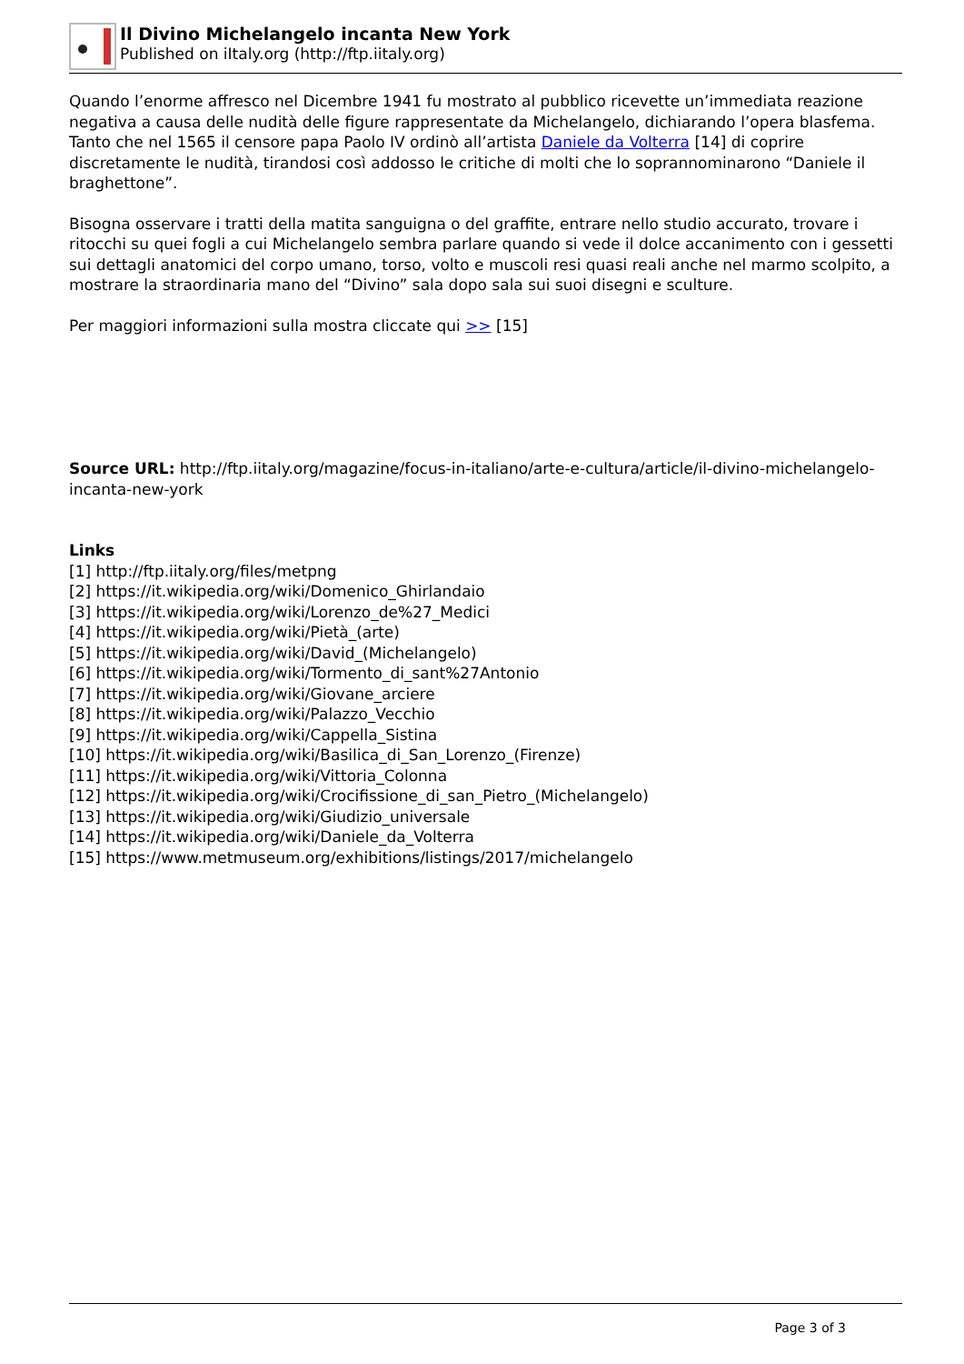Il Divino Michelangelo incanta New York
Published on iItaly.org (http://ftp.iitaly.org)
Quando l’enorme affresco nel Dicembre 1941 fu mostrato al pubblico ricevette un’immediata reazione negativa a causa delle nudità delle figure rappresentate da Michelangelo, dichiarando l’opera blasfema.
Tanto che nel 1565 il censore papa Paolo IV ordinò all’artista Daniele da Volterra [14] di coprire discretamente le nudità, tirandosi così addosso le critiche di molti che lo soprannominarono “Daniele il braghettone”.
Bisogna osservare i tratti della matita sanguigna o del graffite, entrare nello studio accurato, trovare i ritocchi su quei fogli a cui Michelangelo sembra parlare quando si vede il dolce accanimento con i gessetti sui dettagli anatomici del corpo umano, torso, volto e muscoli resi quasi reali anche nel marmo scolpito, a mostrare la straordinaria mano del “Divino” sala dopo sala sui suoi disegni e sculture.
Per maggiori informazioni sulla mostra cliccate qui >> [15]
Source URL: http://ftp.iitaly.org/magazine/focus-in-italiano/arte-e-cultura/article/il-divino-michelangelo-incanta-new-york
Links
[1] http://ftp.iitaly.org/files/metpng
[2] https://it.wikipedia.org/wiki/Domenico_Ghirlandaio
[3] https://it.wikipedia.org/wiki/Lorenzo_de%27_Medici
[4] https://it.wikipedia.org/wiki/Pietà_(arte)
[5] https://it.wikipedia.org/wiki/David_(Michelangelo)
[6] https://it.wikipedia.org/wiki/Tormento_di_sant%27Antonio
[7] https://it.wikipedia.org/wiki/Giovane_arciere
[8] https://it.wikipedia.org/wiki/Palazzo_Vecchio
[9] https://it.wikipedia.org/wiki/Cappella_Sistina
[10] https://it.wikipedia.org/wiki/Basilica_di_San_Lorenzo_(Firenze)
[11] https://it.wikipedia.org/wiki/Vittoria_Colonna
[12] https://it.wikipedia.org/wiki/Crocifissione_di_san_Pietro_(Michelangelo)
[13] https://it.wikipedia.org/wiki/Giudizio_universale
[14] https://it.wikipedia.org/wiki/Daniele_da_Volterra
[15] https://www.metmuseum.org/exhibitions/listings/2017/michelangelo
Page 3 of 3